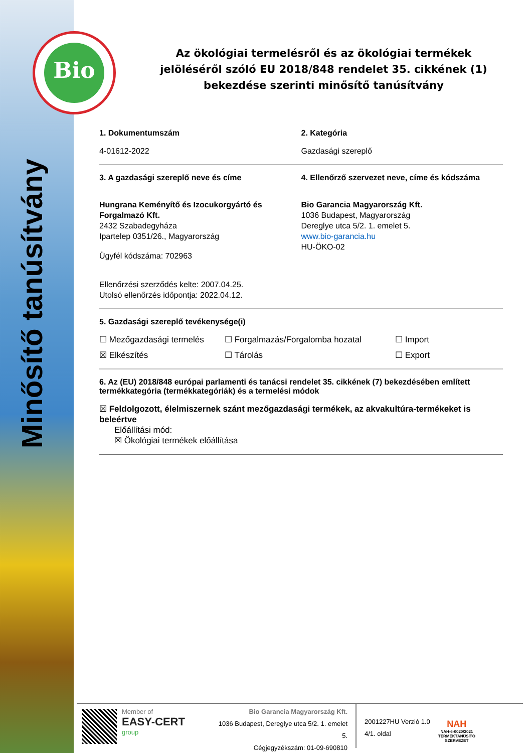Bio
Minősítő tanúsítvány
Az ökológiai termelésről és az ökológiai termékek jelöléséről szóló EU 2018/848 rendelet 35. cikkének (1) bekezdése szerinti minősítő tanúsítvány
1. Dokumentumszám
4-01612-2022
2. Kategória
Gazdasági szereplő
3. A gazdasági szereplő neve és címe
Hungrana Keményítő és Izocukorgyártó és Forgalmazó Kft.
2432 Szabadegyháza
Ipartelep 0351/26., Magyarország
Ügyfél kódszáma: 702963
Ellenőrzési szerződés kelte: 2007.04.25.
Utolsó ellenőrzés időpontja: 2022.04.12.
4. Ellenőrző szervezet neve, címe és kódszáma
Bio Garancia Magyarország Kft.
1036 Budapest, Magyarország
Dereglye utca 5/2. 1. emelet 5.
www.bio-garancia.hu
HU-ÖKO-02
5. Gazdasági szereplő tevékenysége(i)
☐ Mezőgazdasági termelés ☐ Forgalmazás/Forgalomba hozatal ☐ Import ☒ Elkészítés ☐ Tárolás ☐ Export
6. Az (EU) 2018/848 európai parlamenti és tanácsi rendelet 35. cikkének (7) bekezdésében említett termékkategória (termékkategóriák) és a termelési módok
☒ Feldolgozott, élelmiszernek szánt mezőgazdasági termékek, az akvakultúra-termékeket is beleértve
Előállítási mód:
☒ Ökológiai termékek előállítása
Member of
EASY-CERT
group
Bio Garancia Magyarország Kft.
1036 Budapest, Dereglye utca 5/2. 1. emelet 5.
Cégjegyzékszám: 01-09-690810
2001227HU Verzió 1.0
4/1. oldal
NAH
NAH-6-0020/2021
TERMÉKTANÚSÍTÓ
SZERVEZET